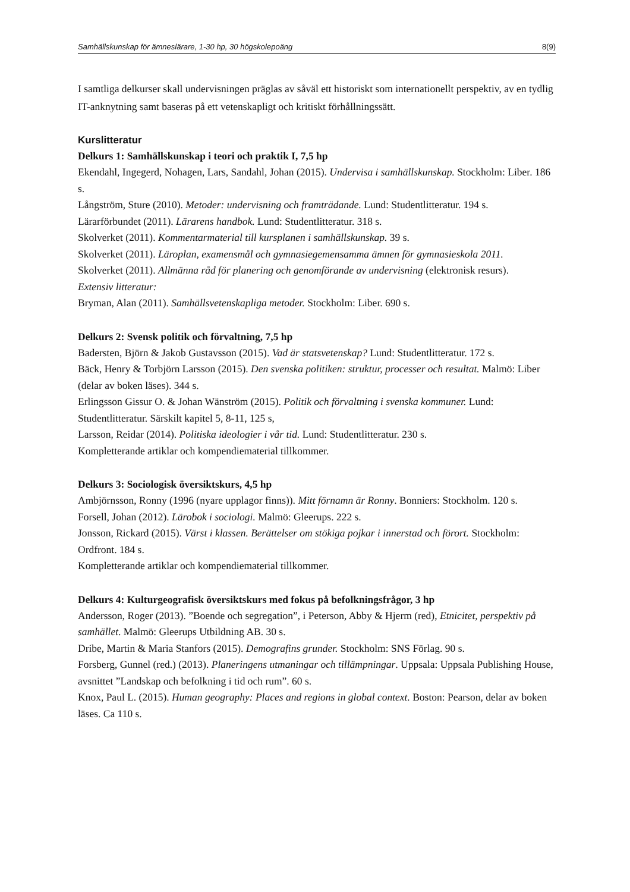Samhällskunskap för ämneslärare, 1-30 hp, 30 högskolepoäng 8(9)
I samtliga delkurser skall undervisningen präglas av såväl ett historiskt som internationellt perspektiv, av en tydlig IT-anknytning samt baseras på ett vetenskapligt och kritiskt förhållningssätt.
Kurslitteratur
Delkurs 1: Samhällskunskap i teori och praktik I, 7,5 hp
Ekendahl, Ingegerd, Nohagen, Lars, Sandahl, Johan (2015). Undervisa i samhällskunskap. Stockholm: Liber. 186 s.
Långström, Sture (2010). Metoder: undervisning och framträdande. Lund: Studentlitteratur. 194 s.
Lärarförbundet (2011). Lärarens handbok. Lund: Studentlitteratur. 318 s.
Skolverket (2011). Kommentarmaterial till kursplanen i samhällskunskap. 39 s.
Skolverket (2011). Läroplan, examensmål och gymnasiegemensamma ämnen för gymnasieskola 2011.
Skolverket (2011). Allmänna råd för planering och genomförande av undervisning (elektronisk resurs).
Extensiv litteratur:
Bryman, Alan (2011). Samhällsvetenskapliga metoder. Stockholm: Liber. 690 s.
Delkurs 2: Svensk politik och förvaltning, 7,5 hp
Badersten, Björn & Jakob Gustavsson (2015). Vad är statsvetenskap? Lund: Studentlitteratur. 172 s.
Bäck, Henry & Torbjörn Larsson (2015). Den svenska politiken: struktur, processer och resultat. Malmö: Liber (delar av boken läses). 344 s.
Erlingsson Gissur O. & Johan Wänström (2015). Politik och förvaltning i svenska kommuner. Lund: Studentlitteratur. Särskilt kapitel 5, 8-11, 125 s,
Larsson, Reidar (2014). Politiska ideologier i vår tid. Lund: Studentlitteratur. 230 s.
Kompletterande artiklar och kompendiematerial tillkommer.
Delkurs 3: Sociologisk översiktskurs, 4,5 hp
Ambjörnsson, Ronny (1996 (nyare upplagor finns)). Mitt förnamn är Ronny. Bonniers: Stockholm. 120 s.
Forsell, Johan (2012). Lärobok i sociologi. Malmö: Gleerups. 222 s.
Jonsson, Rickard (2015). Värst i klassen. Berättelser om stökiga pojkar i innerstad och förort. Stockholm: Ordfront. 184 s.
Kompletterande artiklar och kompendiematerial tillkommer.
Delkurs 4: Kulturgeografisk översiktskurs med fokus på befolkningsfrågor, 3 hp
Andersson, Roger (2013). ”Boende och segregation”, i Peterson, Abby & Hjerm (red), Etnicitet, perspektiv på samhället. Malmö: Gleerups Utbildning AB. 30 s.
Dribe, Martin & Maria Stanfors (2015). Demografins grunder. Stockholm: SNS Förlag. 90 s.
Forsberg, Gunnel (red.) (2013). Planeringens utmaningar och tillämpningar. Uppsala: Uppsala Publishing House, avsnittet ”Landskap och befolkning i tid och rum”. 60 s.
Knox, Paul L. (2015). Human geography: Places and regions in global context. Boston: Pearson, delar av boken läses. Ca 110 s.